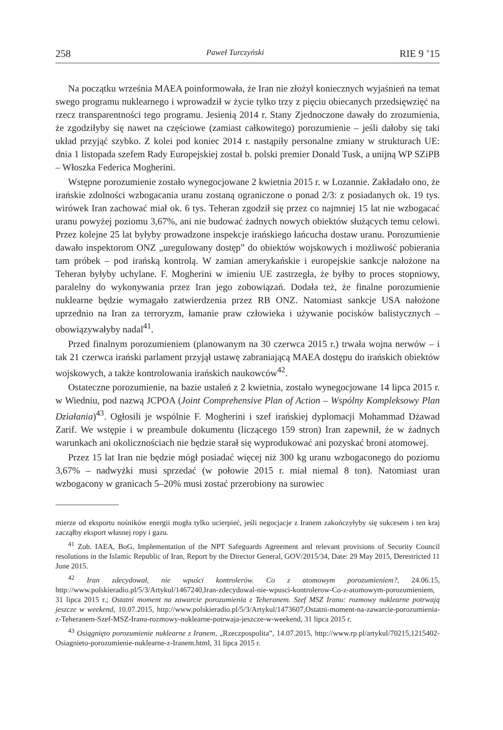258 Paweł Turczyński RIE 9 ’15
Na początku września MAEA poinformowała, że Iran nie złożył koniecznych wyjaśnień na temat swego programu nuklearnego i wprowadził w życie tylko trzy z pięciu obiecanych przedsięwzięć na rzecz transparentności tego programu. Jesienią 2014 r. Stany Zjednoczone dawały do zrozumienia, że zgodziłyby się nawet na częściowe (zamiast całkowitego) porozumienie – jeśli dałoby się taki układ przyjąć szybko. Z kolei pod koniec 2014 r. nastąpiły personalne zmiany w strukturach UE: dnia 1 listopada szefem Rady Europejskiej został b. polski premier Donald Tusk, a unijną WP SZiPB – Włoszka Federica Mogherini.
Wstępne porozumienie zostało wynegocjowane 2 kwietnia 2015 r. w Lozannie. Zakładało ono, że irańskie zdolności wzbogacania uranu zostaną ograniczone o ponad 2/3: z posiadanych ok. 19 tys. wirówek Iran zachować miał ok. 6 tys. Teheran zgodził się przez co najmniej 15 lat nie wzbogacać uranu powyżej poziomu 3,67%, ani nie budować żadnych nowych obiektów służących temu celowi. Przez kolejne 25 lat byłyby prowadzone inspekcje irańskiego łańcucha dostaw uranu. Porozumienie dawało inspektorom ONZ „uregulowany dostęp” do obiektów wojskowych i możliwość pobierania tam próbek – pod irańską kontrolą. W zamian amerykańskie i europejskie sankcje nałożone na Teheran byłyby uchylane. F. Mogherini w imieniu UE zastrzegła, że byłby to proces stopniowy, paralelny do wykonywania przez Iran jego zobowiązań. Dodała też, że finalne porozumienie nuklearne będzie wymagało zatwierdzenia przez RB ONZ. Natomiast sankcje USA nałożone uprzednio na Iran za terroryzm, łamanie praw człowieka i używanie pocisków balistycznych – obowiązywałyby nadal<sup>41</sup>.
Przed finalnym porozumieniem (planowanym na 30 czerwca 2015 r.) trwała wojna nerwów – i tak 21 czerwca irański parlament przyjął ustawę zabraniającą MAEA dostępu do irańskich obiektów wojskowych, a także kontrolowania irańskich naukowców<sup>42</sup>.
Ostateczne porozumienie, na bazie ustaleń z 2 kwietnia, zostało wynegocjowane 14 lipca 2015 r. w Wiedniu, pod nazwą JCPOA (Joint Comprehensive Plan of Action – Wspólny Kompleksowy Plan Działania)<sup>43</sup>. Ogłosili je wspólnie F. Mogherini i szef irańskiej dyplomacji Mohammad Dżawad Zarif. We wstępie i w preambule dokumentu (liczącego 159 stron) Iran zapewnił, że w żadnych warunkach ani okolicznościach nie będzie starał się wyprodukować ani pozyskać broni atomowej.
Przez 15 lat Iran nie będzie mógł posiadać więcej niż 300 kg uranu wzbogaconego do poziomu 3,67% – nadwyżki musi sprzedać (w połowie 2015 r. miał niemal 8 ton). Natomiast uran wzbogacony w granicach 5–20% musi zostać przerobiony na surowiec
mierze od eksportu nośników energii mogła tylko ucierpieć, jeśli negocjacje z Iranem zakończyłyby się sukcesem i ten kraj zacząłby eksport własnej ropy i gazu.
<sup>41</sup> Zob. IAEA, BoG, Implementation of the NPT Safeguards Agreement and relevant provisions of Security Council resolutions in the Islamic Republic of Iran, Report by the Director General, GOV/2015/34, Date: 29 May 2015, Derestricted 11 June 2015.
<sup>42</sup> Iran zdecydował, nie wpuści kontrolerów. Co z atomowym porozumieniem?, 24.06.15, http://www.polskieradio.pl/5/3/Artykul/1467240,Iran-zdecydowal-nie-wpusci-kontrolerow-Co-z-atomowym-porozumieniem, 31 lipca 2015 r.; Ostatni moment na zawarcie porozumienia z Teheranem. Szef MSZ Iranu: rozmowy nuklearne potrwają jeszcze w weekend, 10.07.2015, http://www.polskieradio.pl/5/3/Artykul/1473607,Ostatni-moment-na-zawarcie-porozumienia-z-Teheranem-Szef-MSZ-Iranu-rozmowy-nuklearne-potrwaja-jeszcze-w-weekend, 31 lipca 2015 r.
<sup>43</sup> Osiągnięto porozumienie nuklearne z Iranem, „Rzeczpospolita”, 14.07.2015, http://www.rp.pl/artykul/70215,1215402-Osiagnieto-porozumienie-nuklearne-z-Iranem.html, 31 lipca 2015 r.